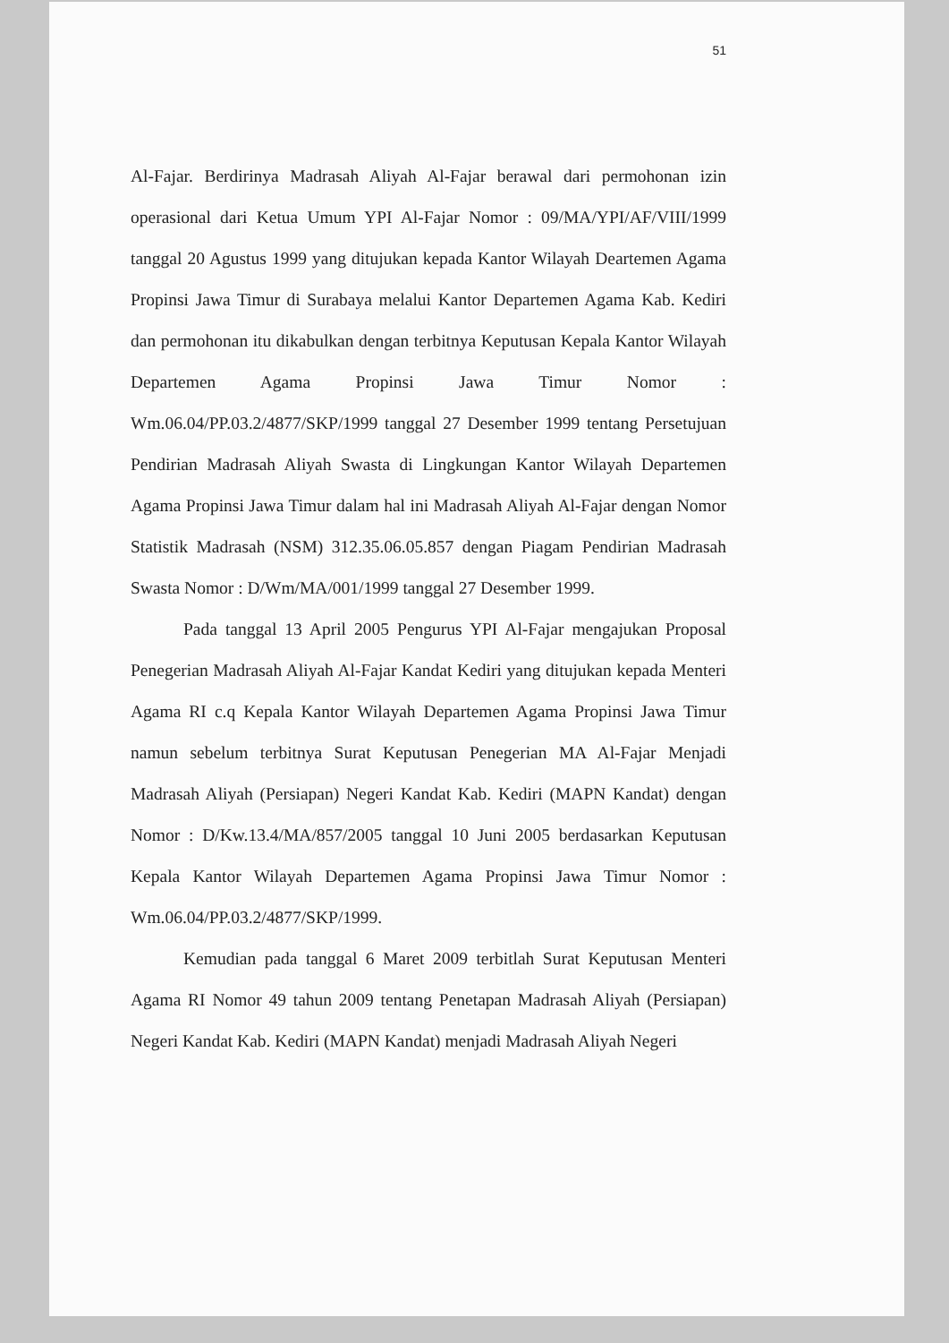51
Al-Fajar. Berdirinya Madrasah Aliyah Al-Fajar berawal dari permohonan izin operasional dari Ketua Umum YPI Al-Fajar Nomor : 09/MA/YPI/AF/VIII/1999 tanggal 20 Agustus 1999 yang ditujukan kepada Kantor Wilayah Deartemen Agama Propinsi Jawa Timur di Surabaya melalui Kantor Departemen Agama Kab. Kediri dan permohonan itu dikabulkan dengan terbitnya Keputusan Kepala Kantor Wilayah Departemen Agama Propinsi Jawa Timur Nomor : Wm.06.04/PP.03.2/4877/SKP/1999 tanggal 27 Desember 1999 tentang Persetujuan Pendirian Madrasah Aliyah Swasta di Lingkungan Kantor Wilayah Departemen Agama Propinsi Jawa Timur dalam hal ini Madrasah Aliyah Al-Fajar dengan Nomor Statistik Madrasah (NSM) 312.35.06.05.857 dengan Piagam Pendirian Madrasah Swasta Nomor : D/Wm/MA/001/1999 tanggal 27 Desember 1999.
Pada tanggal 13 April 2005 Pengurus YPI Al-Fajar mengajukan Proposal Penegerian Madrasah Aliyah Al-Fajar Kandat Kediri yang ditujukan kepada Menteri Agama RI c.q Kepala Kantor Wilayah Departemen Agama Propinsi Jawa Timur namun sebelum terbitnya Surat Keputusan Penegerian MA Al-Fajar Menjadi Madrasah Aliyah (Persiapan) Negeri Kandat Kab. Kediri (MAPN Kandat) dengan Nomor : D/Kw.13.4/MA/857/2005 tanggal 10 Juni 2005 berdasarkan Keputusan Kepala Kantor Wilayah Departemen Agama Propinsi Jawa Timur Nomor : Wm.06.04/PP.03.2/4877/SKP/1999.
Kemudian pada tanggal 6 Maret 2009 terbitlah Surat Keputusan Menteri Agama RI Nomor 49 tahun 2009 tentang Penetapan Madrasah Aliyah (Persiapan) Negeri Kandat Kab. Kediri (MAPN Kandat) menjadi Madrasah Aliyah Negeri